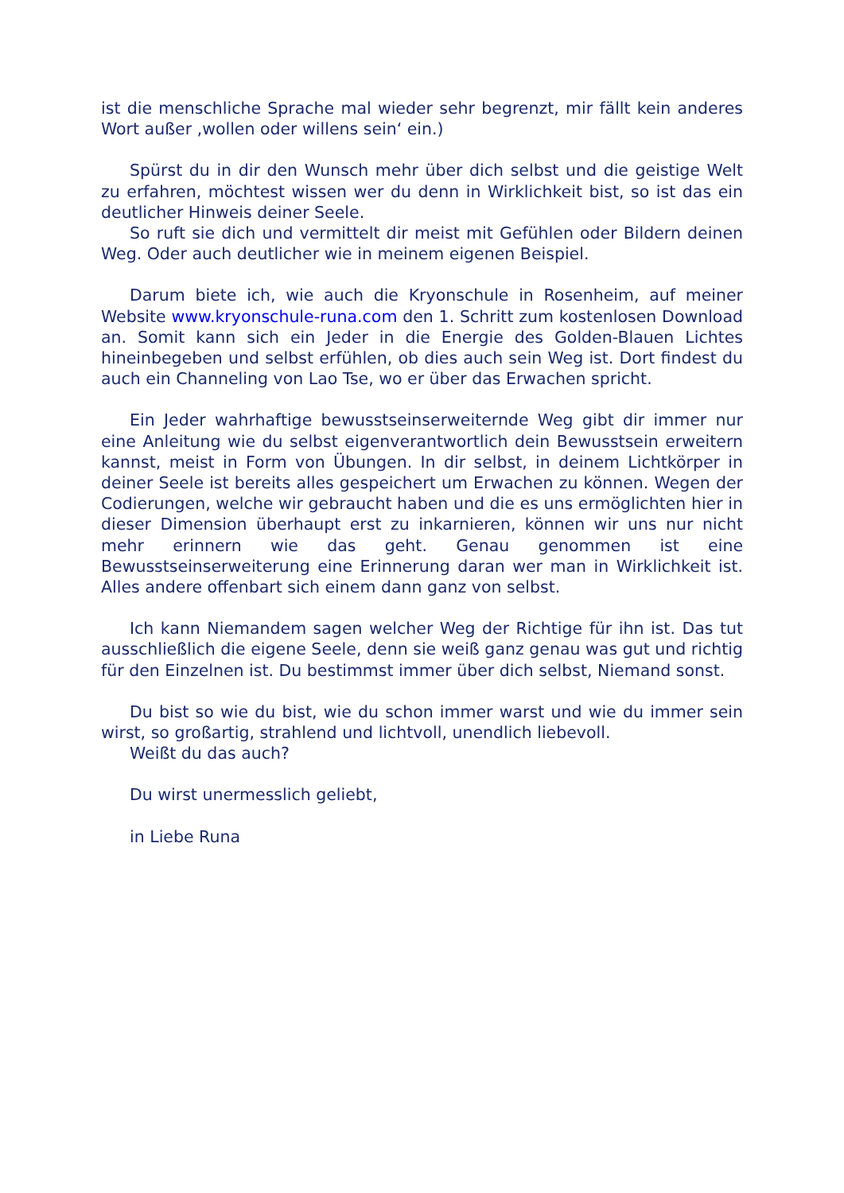ist die menschliche Sprache mal wieder sehr begrenzt, mir fällt kein anderes Wort außer ‚wollen oder willens sein‘ ein.)
Spürst du in dir den Wunsch mehr über dich selbst und die geistige Welt zu erfahren, möchtest wissen wer du denn in Wirklichkeit bist, so ist das ein deutlicher Hinweis deiner Seele.
So ruft sie dich und vermittelt dir meist mit Gefühlen oder Bildern deinen Weg. Oder auch deutlicher wie in meinem eigenen Beispiel.
Darum biete ich, wie auch die Kryonschule in Rosenheim, auf meiner Website www.kryonschule-runa.com den 1. Schritt zum kostenlosen Download an. Somit kann sich ein Jeder in die Energie des Golden-Blauen Lichtes hineinbegeben und selbst erfühlen, ob dies auch sein Weg ist. Dort findest du auch ein Channeling von Lao Tse, wo er über das Erwachen spricht.
Ein Jeder wahrhaftige bewusstseinserweiternde Weg gibt dir immer nur eine Anleitung wie du selbst eigenverantwortlich dein Bewusstsein erweitern kannst, meist in Form von Übungen. In dir selbst, in deinem Lichtkörper in deiner Seele ist bereits alles gespeichert um Erwachen zu können. Wegen der Codierungen, welche wir gebraucht haben und die es uns ermöglichten hier in dieser Dimension überhaupt erst zu inkarnieren, können wir uns nur nicht mehr erinnern wie das geht. Genau genommen ist eine Bewusstseinserweiterung eine Erinnerung daran wer man in Wirklichkeit ist. Alles andere offenbart sich einem dann ganz von selbst.
Ich kann Niemandem sagen welcher Weg der Richtige für ihn ist. Das tut ausschließlich die eigene Seele, denn sie weiß ganz genau was gut und richtig für den Einzelnen ist. Du bestimmst immer über dich selbst, Niemand sonst.
Du bist so wie du bist, wie du schon immer warst und wie du immer sein wirst, so großartig, strahlend und lichtvoll, unendlich liebevoll.
Weißt du das auch?
Du wirst unermesslich geliebt,
in Liebe Runa